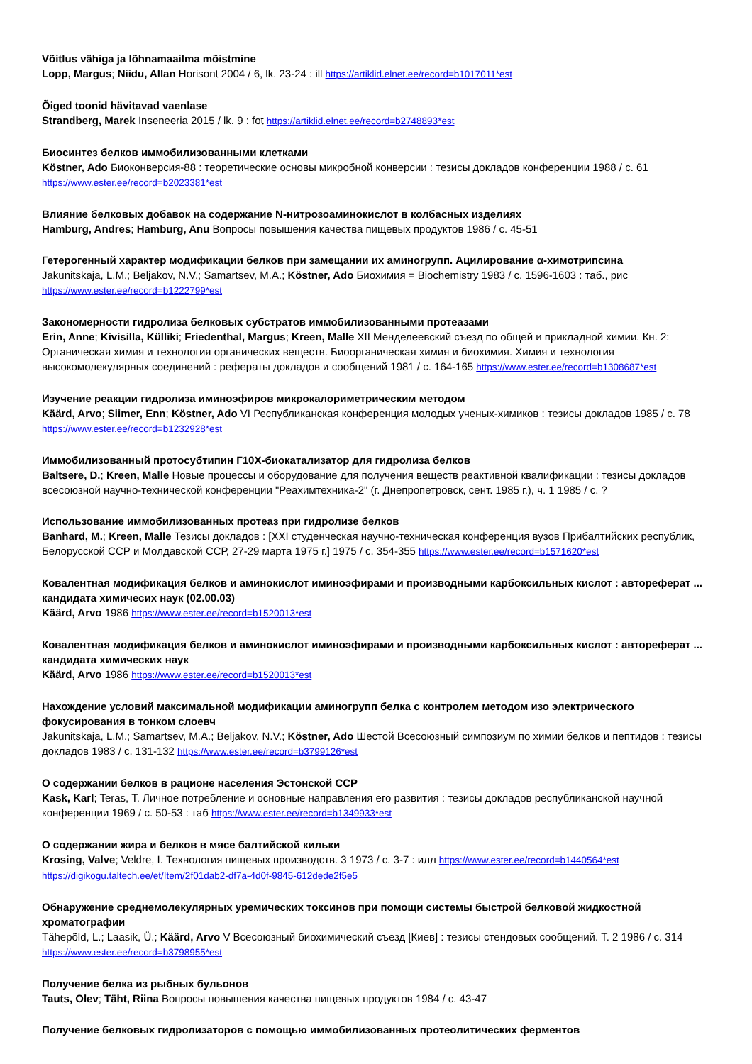Võitlus vähiga ja lõhnamaailma mõistmine
Lopp, Margus; Niidu, Allan Horisont 2004 / 6, lk. 23-24 : ill https://artiklid.elnet.ee/record=b1017011*est
Õiged toonid hävitavad vaenlase
Strandberg, Marek Inseneeria 2015 / lk. 9 : fot https://artiklid.elnet.ee/record=b2748893*est
Биосинтез белков иммобилизованными клетками
Köstner, Ado Биоконверсия-88 : теоретические основы микробной конверсии : тезисы докладов конференции 1988 / с. 61
https://www.ester.ee/record=b2023381*est
Влияние белковых добавок на содержание N-нитрозоаминокислот в колбасных изделиях
Hamburg, Andres; Hamburg, Anu Вопросы повышения качества пищевых продуктов 1986 / с. 45-51
Гетерогенный характер модификации белков при замещании их аминогрупп. Ацилирование α-химотрипсина
Jakunitskaja, L.M.; Beljakov, N.V.; Samartsev, M.A.; Köstner, Ado Биохимия = Biochemistry 1983 / с. 1596-1603 : таб., рис
https://www.ester.ee/record=b1222799*est
Закономерности гидролиза белковых субстратов иммобилизованными протеазами
Erin, Anne; Kivisilla, Külliki; Friedenthal, Margus; Kreen, Malle XII Менделеевский съезд по общей и прикладной химии. Кн. 2: Органическая химия и технология органических веществ. Биоорганическая химия и биохимия. Химия и технология высокомолекулярных соединений : рефераты докладов и сообщений 1981 / с. 164-165 https://www.ester.ee/record=b1308687*est
Изучение реакции гидролиза иминоэфиров микрокалориметрическим методом
Käärd, Arvo; Siimer, Enn; Köstner, Ado VI Республиканская конференция молодых ученых-химиков : тезисы докладов 1985 / с. 78 https://www.ester.ee/record=b1232928*est
Иммобилизованный протосубтипин Г10Х-биокатализатор для гидролиза белков
Baltsere, D.; Kreen, Malle Новые процессы и оборудование для получения веществ реактивной квалификации : тезисы докладов всесоюзной научно-технической конференции "Реахимтехника-2" (г. Днепропетровск, сент. 1985 г.), ч. 1 1985 / с. ?
Использование иммобилизованных протеаз при гидролизе белков
Banhard, M.; Kreen, Malle Тезисы докладов : [XXI студенческая научно-техническая конференция вузов Прибалтийских республик, Белорусской ССР и Молдавской ССР, 27-29 марта 1975 г.] 1975 / с. 354-355 https://www.ester.ee/record=b1571620*est
Ковалентная модификация белков и аминокислот иминоэфирами и производными карбоксильных кислот : автореферат ... кандидата химичесих наук (02.00.03)
Käärd, Arvo 1986 https://www.ester.ee/record=b1520013*est
Ковалентная модификация белков и аминокислот иминоэфирами и производными карбоксильных кислот : автореферат ... кандидата химических наук
Käärd, Arvo 1986 https://www.ester.ee/record=b1520013*est
Нахождение условий максимальной модификации аминогрупп белка с контролем методом изо электрического фокусирования в тонком слоевч
Jakunitskaja, L.M.; Samartsev, M.A.; Beljakov, N.V.; Köstner, Ado Шестой Всесоюзный симпозиум по химии белков и пептидов : тезисы докладов 1983 / с. 131-132 https://www.ester.ee/record=b3799126*est
О содержании белков в рационе населения Эстонской ССР
Kask, Karl; Teras, T. Личное потребление и основные направления его развития : тезисы докладов республиканской научной конференции 1969 / с. 50-53 : таб https://www.ester.ee/record=b1349933*est
О содержании жира и белков в мясе балтийской кильки
Krosing, Valve; Veldre, I. Технология пищевых производств. 3 1973 / с. 3-7 : илл https://www.ester.ee/record=b1440564*est
https://digikogu.taltech.ee/et/Item/2f01dab2-df7a-4d0f-9845-612dede2f5e5
Обнаружение среднемолекулярных уремических токсинов при помощи системы быстрой белковой жидкостной хроматографии
Tähepõld, L.; Laasik, Ü.; Käärd, Arvo V Всесоюзный биохимический съезд [Киев] : тезисы стендовых сообщений. Т. 2 1986 / с. 314 https://www.ester.ee/record=b3798955*est
Получение белка из рыбных бульонов
Tauts, Olev; Täht, Riina Вопросы повышения качества пищевых продуктов 1984 / с. 43-47
Получение белковых гидролизаторов с помощью иммобилизованных протеолитических ферментов